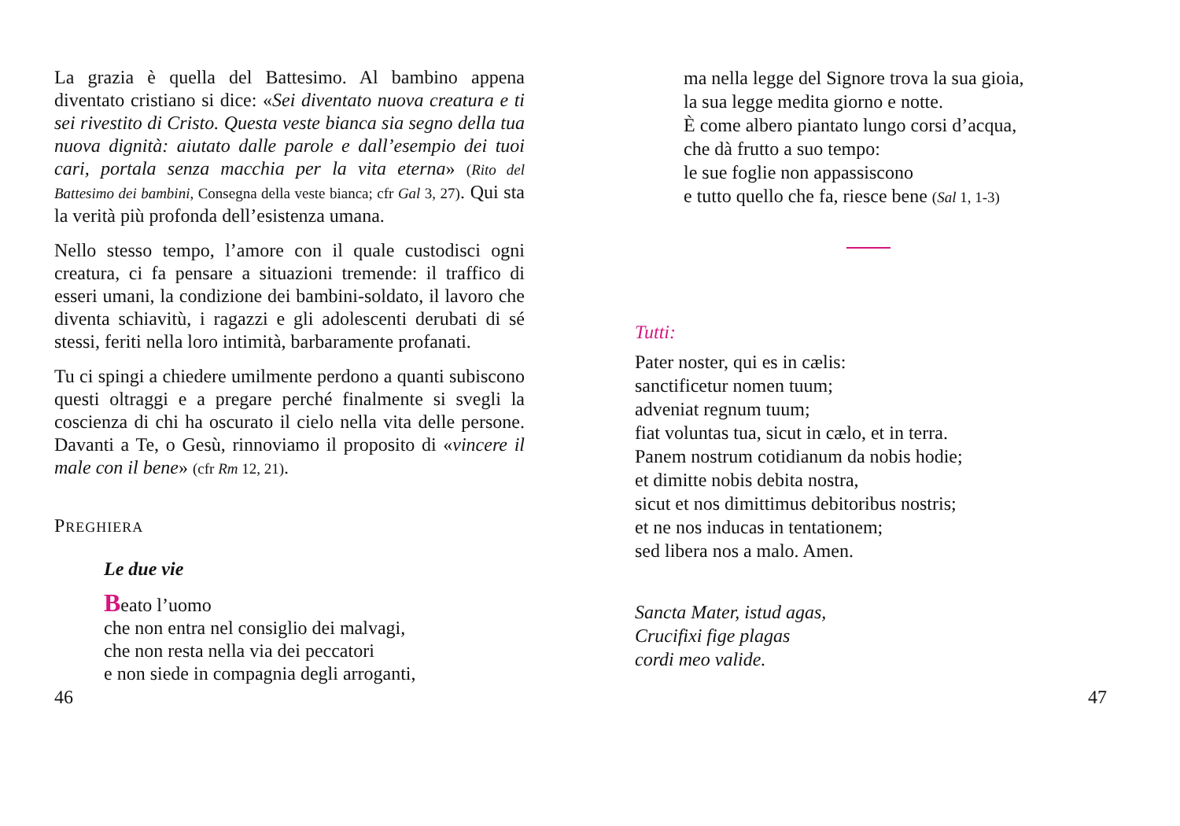La grazia è quella del Battesimo. Al bambino appena diventato cristiano si dice: «Sei diventato nuova creatura e ti sei rivestito di Cristo. Questa veste bianca sia segno della tua nuova dignità: aiutato dalle parole e dall’esempio dei tuoi cari, portala senza macchia per la vita eterna» (Rito del Battesimo dei bambini, Consegna della veste bianca; cfr Gal 3, 27). Qui sta la verità più profonda dell’esistenza umana.
Nello stesso tempo, l’amore con il quale custodisci ogni creatura, ci fa pensare a situazioni tremende: il traffico di esseri umani, la condizione dei bambini-soldato, il lavoro che diventa schiavitù, i ragazzi e gli adolescenti derubati di sé stessi, feriti nella loro intimità, barbaramente profanati.
Tu ci spingi a chiedere umilmente perdono a quanti subiscono questi oltraggi e a pregare perché finalmente si svegli la coscienza di chi ha oscurato il cielo nella vita delle persone. Davanti a Te, o Gesù, rinnoviamo il proposito di «vincere il male con il bene» (cfr Rm 12, 21).
PREGHIERA
Le due vie
Beato l’uomo
che non entra nel consiglio dei malvagi,
che non resta nella via dei peccatori
e non siede in compagnia degli arroganti,
46
ma nella legge del Signore trova la sua gioia,
la sua legge medita giorno e notte.
È come albero piantato lungo corsi d’acqua,
che dà frutto a suo tempo:
le sue foglie non appassiscono
e tutto quello che fa, riesce bene (Sal 1, 1-3)
Tutti:
Pater noster, qui es in cælis:
sanctificetur nomen tuum;
adveniat regnum tuum;
fiat voluntas tua, sicut in cælo, et in terra.
Panem nostrum cotidianum da nobis hodie;
et dimitte nobis debita nostra,
sicut et nos dimittimus debitoribus nostris;
et ne nos inducas in tentationem;
sed libera nos a malo. Amen.
Sancta Mater, istud agas,
Crucifixi fige plagas
cordi meo valide.
47